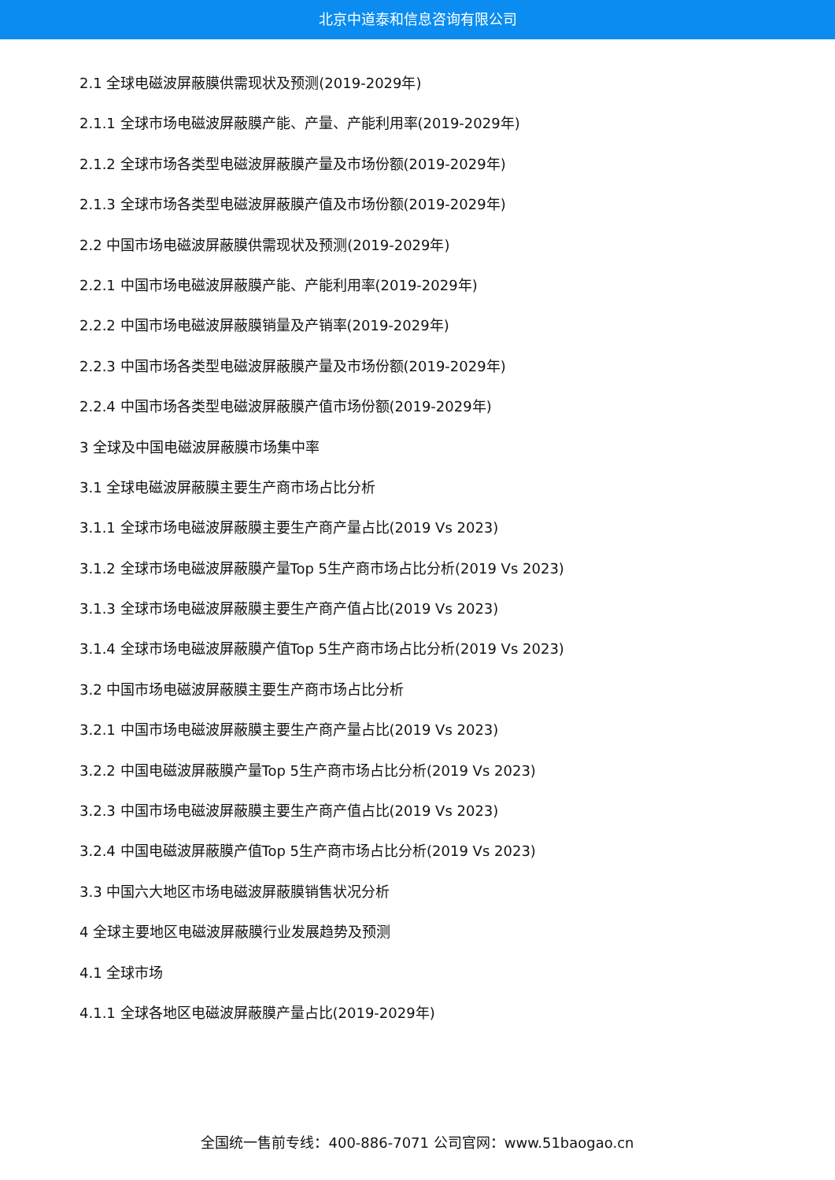北京中道泰和信息咨询有限公司
2.1 全球电磁波屏蔽膜供需现状及预测(2019-2029年)
2.1.1 全球市场电磁波屏蔽膜产能、产量、产能利用率(2019-2029年)
2.1.2 全球市场各类型电磁波屏蔽膜产量及市场份额(2019-2029年)
2.1.3 全球市场各类型电磁波屏蔽膜产值及市场份额(2019-2029年)
2.2 中国市场电磁波屏蔽膜供需现状及预测(2019-2029年)
2.2.1 中国市场电磁波屏蔽膜产能、产能利用率(2019-2029年)
2.2.2 中国市场电磁波屏蔽膜销量及产销率(2019-2029年)
2.2.3 中国市场各类型电磁波屏蔽膜产量及市场份额(2019-2029年)
2.2.4 中国市场各类型电磁波屏蔽膜产值市场份额(2019-2029年)
3 全球及中国电磁波屏蔽膜市场集中率
3.1 全球电磁波屏蔽膜主要生产商市场占比分析
3.1.1 全球市场电磁波屏蔽膜主要生产商产量占比(2019 Vs 2023)
3.1.2 全球市场电磁波屏蔽膜产量Top 5生产商市场占比分析(2019 Vs 2023)
3.1.3 全球市场电磁波屏蔽膜主要生产商产值占比(2019 Vs 2023)
3.1.4 全球市场电磁波屏蔽膜产值Top 5生产商市场占比分析(2019 Vs 2023)
3.2 中国市场电磁波屏蔽膜主要生产商市场占比分析
3.2.1 中国市场电磁波屏蔽膜主要生产商产量占比(2019 Vs 2023)
3.2.2 中国电磁波屏蔽膜产量Top 5生产商市场占比分析(2019 Vs 2023)
3.2.3 中国市场电磁波屏蔽膜主要生产商产值占比(2019 Vs 2023)
3.2.4 中国电磁波屏蔽膜产值Top 5生产商市场占比分析(2019 Vs 2023)
3.3 中国六大地区市场电磁波屏蔽膜销售状况分析
4 全球主要地区电磁波屏蔽膜行业发展趋势及预测
4.1 全球市场
4.1.1 全球各地区电磁波屏蔽膜产量占比(2019-2029年)
全国统一售前专线：400-886-7071 公司官网：www.51baogao.cn